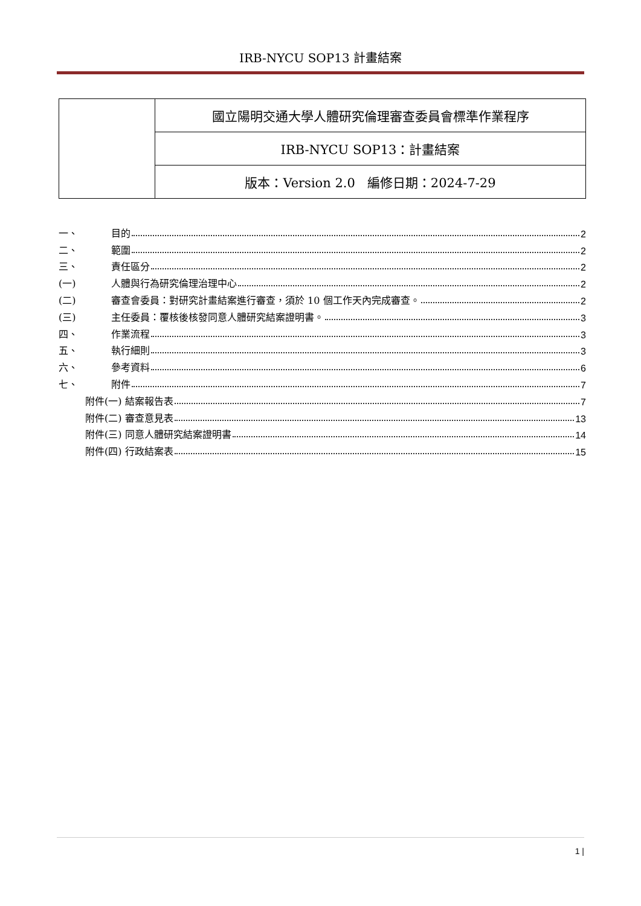IRB-NYCU SOP13 計畫結案
| | 國立陽明交通大學人體研究倫理審查委員會標準作業程序 |
| | IRB-NYCU SOP13：計畫結案 |
| | 版本：Version 2.0 編修日期：2024-7-29 |
一、 目的 2
二、 範圍 2
三、 責任區分 2
(一) 人體與行為研究倫理治理中心 2
(二) 審查會委員：對研究計畫結案進行審查，須於 10 個工作天內完成審查。 2
(三) 主任委員：覆核後核發同意人體研究結案證明書。 3
四、 作業流程 3
五、 執行細則 3
六、 參考資料 6
七、 附件 7
附件(一) 結案報告表 7
附件(二) 審查意見表 13
附件(三) 同意人體研究結案證明書 14
附件(四) 行政結案表 15
1 |